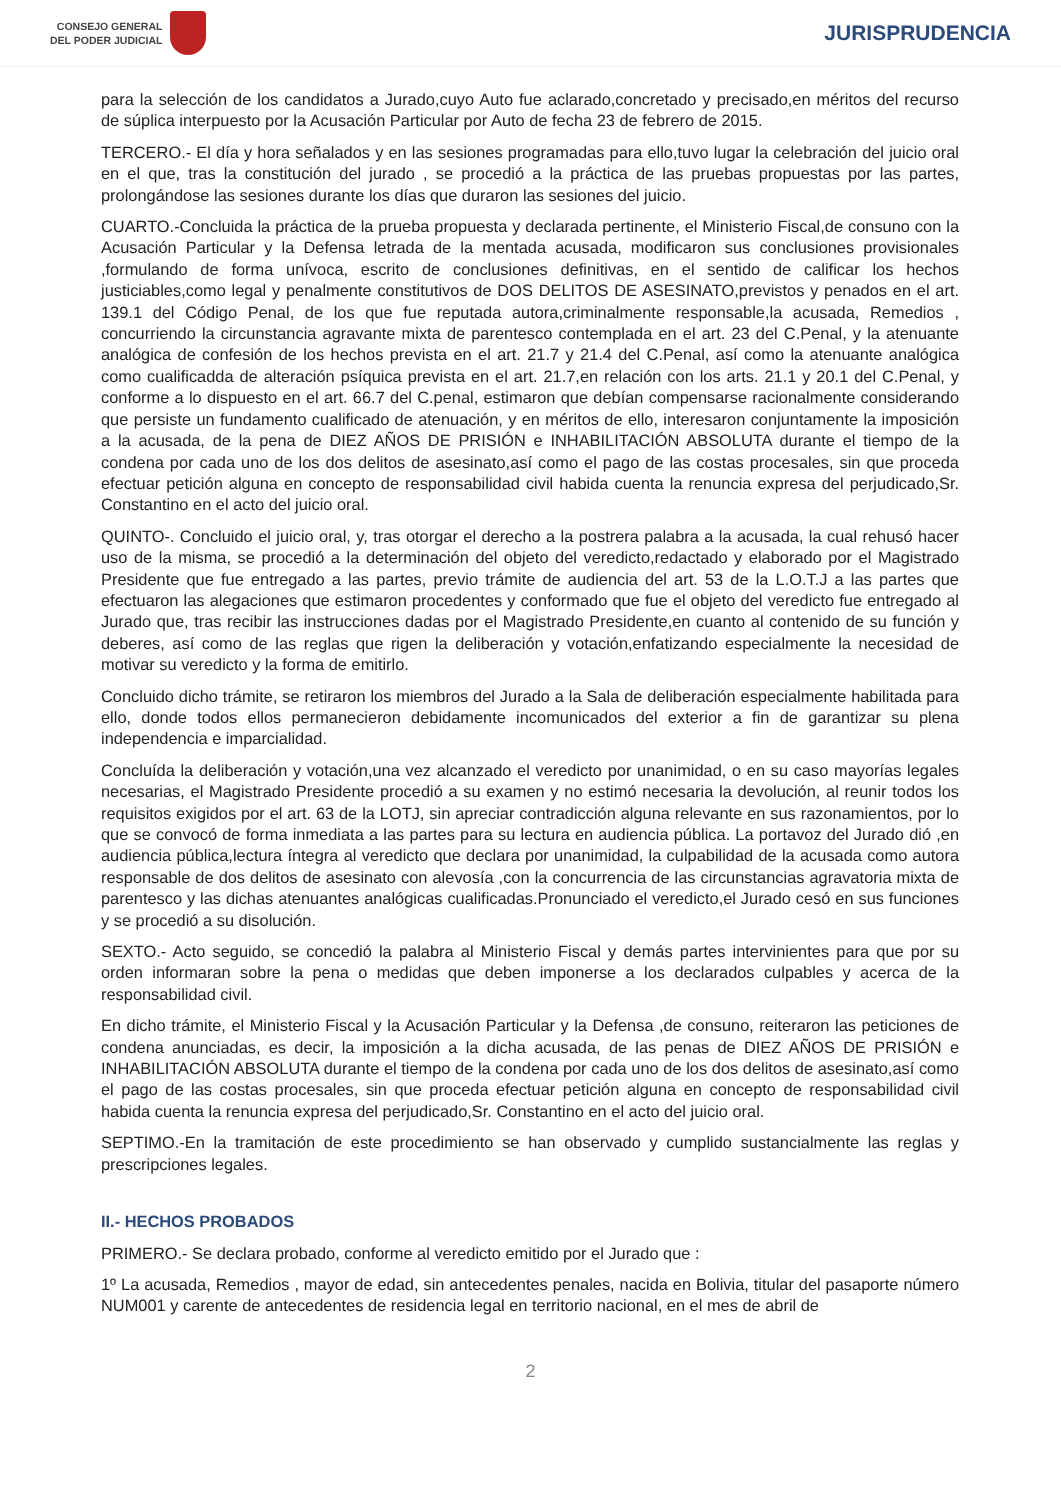CONSEJO GENERAL
DEL PODER JUDICIAL
JURISPRUDENCIA
para la selección de los candidatos a Jurado,cuyo Auto fue aclarado,concretado y precisado,en méritos del recurso de súplica interpuesto por la Acusación Particular por Auto de fecha 23 de febrero de 2015.
TERCERO.- El día y hora señalados y en las sesiones programadas para ello,tuvo lugar la celebración del juicio oral en el que, tras la constitución del jurado , se procedió a la práctica de las pruebas propuestas por las partes, prolongándose las sesiones durante los días que duraron las sesiones del juicio.
CUARTO.-Concluida la práctica de la prueba propuesta y declarada pertinente, el Ministerio Fiscal,de consuno con la Acusación Particular y la Defensa letrada de la mentada acusada, modificaron sus conclusiones provisionales ,formulando de forma unívoca, escrito de conclusiones definitivas, en el sentido de calificar los hechos justiciables,como legal y penalmente constitutivos de DOS DELITOS DE ASESINATO,previstos y penados en el art. 139.1 del Código Penal, de los que fue reputada autora,criminalmente responsable,la acusada, Remedios , concurriendo la circunstancia agravante mixta de parentesco contemplada en el art. 23 del C.Penal, y la atenuante analógica de confesión de los hechos prevista en el art. 21.7 y 21.4 del C.Penal, así como la atenuante analógica como cualificadda de alteración psíquica prevista en el art. 21.7,en relación con los arts. 21.1 y 20.1 del C.Penal, y conforme a lo dispuesto en el art. 66.7 del C.penal, estimaron que debían compensarse racionalmente considerando que persiste un fundamento cualificado de atenuación, y en méritos de ello, interesaron conjuntamente la imposición a la acusada, de la pena de DIEZ AÑOS DE PRISIÓN e INHABILITACIÓN ABSOLUTA durante el tiempo de la condena por cada uno de los dos delitos de asesinato,así como el pago de las costas procesales, sin que proceda efectuar petición alguna en concepto de responsabilidad civil habida cuenta la renuncia expresa del perjudicado,Sr. Constantino en el acto del juicio oral.
QUINTO-. Concluido el juicio oral, y, tras otorgar el derecho a la postrera palabra a la acusada, la cual rehusó hacer uso de la misma, se procedió a la determinación del objeto del veredicto,redactado y elaborado por el Magistrado Presidente que fue entregado a las partes, previo trámite de audiencia del art. 53 de la L.O.T.J a las partes que efectuaron las alegaciones que estimaron procedentes y conformado que fue el objeto del veredicto fue entregado al Jurado que, tras recibir las instrucciones dadas por el Magistrado Presidente,en cuanto al contenido de su función y deberes, así como de las reglas que rigen la deliberación y votación,enfatizando especialmente la necesidad de motivar su veredicto y la forma de emitirlo.
Concluido dicho trámite, se retiraron los miembros del Jurado a la Sala de deliberación especialmente habilitada para ello, donde todos ellos permanecieron debidamente incomunicados del exterior a fin de garantizar su plena independencia e imparcialidad.
Concluída la deliberación y votación,una vez alcanzado el veredicto por unanimidad, o en su caso mayorías legales necesarias, el Magistrado Presidente procedió a su examen y no estimó necesaria la devolución, al reunir todos los requisitos exigidos por el art. 63 de la LOTJ, sin apreciar contradicción alguna relevante en sus razonamientos, por lo que se convocó de forma inmediata a las partes para su lectura en audiencia pública. La portavoz del Jurado dió ,en audiencia pública,lectura íntegra al veredicto que declara por unanimidad, la culpabilidad de la acusada como autora responsable de dos delitos de asesinato con alevosía ,con la concurrencia de las circunstancias agravatoria mixta de parentesco y las dichas atenuantes analógicas cualificadas.Pronunciado el veredicto,el Jurado cesó en sus funciones y se procedió a su disolución.
SEXTO.- Acto seguido, se concedió la palabra al Ministerio Fiscal y demás partes intervinientes para que por su orden informaran sobre la pena o medidas que deben imponerse a los declarados culpables y acerca de la responsabilidad civil.
En dicho trámite, el Ministerio Fiscal y la Acusación Particular y la Defensa ,de consuno, reiteraron las peticiones de condena anunciadas, es decir, la imposición a la dicha acusada, de las penas de DIEZ AÑOS DE PRISIÓN e INHABILITACIÓN ABSOLUTA durante el tiempo de la condena por cada uno de los dos delitos de asesinato,así como el pago de las costas procesales, sin que proceda efectuar petición alguna en concepto de responsabilidad civil habida cuenta la renuncia expresa del perjudicado,Sr. Constantino en el acto del juicio oral.
SEPTIMO.-En la tramitación de este procedimiento se han observado y cumplido sustancialmente las reglas y prescripciones legales.
II.- HECHOS PROBADOS
PRIMERO.- Se declara probado, conforme al veredicto emitido por el Jurado que :
1º La acusada, Remedios , mayor de edad, sin antecedentes penales, nacida en Bolivia, titular del pasaporte número NUM001 y carente de antecedentes de residencia legal en territorio nacional, en el mes de abril de
2